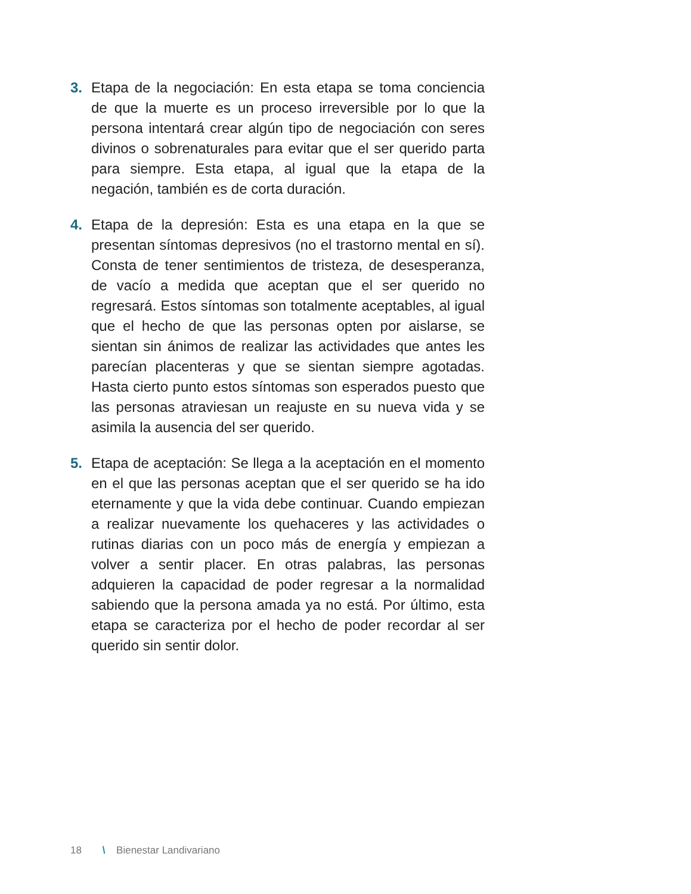3. Etapa de la negociación: En esta etapa se toma conciencia de que la muerte es un proceso irreversible por lo que la persona intentará crear algún tipo de negociación con seres divinos o sobrenaturales para evitar que el ser querido parta para siempre. Esta etapa, al igual que la etapa de la negación, también es de corta duración.
4. Etapa de la depresión: Esta es una etapa en la que se presentan síntomas depresivos (no el trastorno mental en sí). Consta de tener sentimientos de tristeza, de desesperanza, de vacío a medida que aceptan que el ser querido no regresará. Estos síntomas son totalmente aceptables, al igual que el hecho de que las personas opten por aislarse, se sientan sin ánimos de realizar las actividades que antes les parecían placenteras y que se sientan siempre agotadas. Hasta cierto punto estos síntomas son esperados puesto que las personas atraviesan un reajuste en su nueva vida y se asimila la ausencia del ser querido.
5. Etapa de aceptación: Se llega a la aceptación en el momento en el que las personas aceptan que el ser querido se ha ido eternamente y que la vida debe continuar. Cuando empiezan a realizar nuevamente los quehaceres y las actividades o rutinas diarias con un poco más de energía y empiezan a volver a sentir placer. En otras palabras, las personas adquieren la capacidad de poder regresar a la normalidad sabiendo que la persona amada ya no está. Por último, esta etapa se caracteriza por el hecho de poder recordar al ser querido sin sentir dolor.
18 \ Bienestar Landivariano